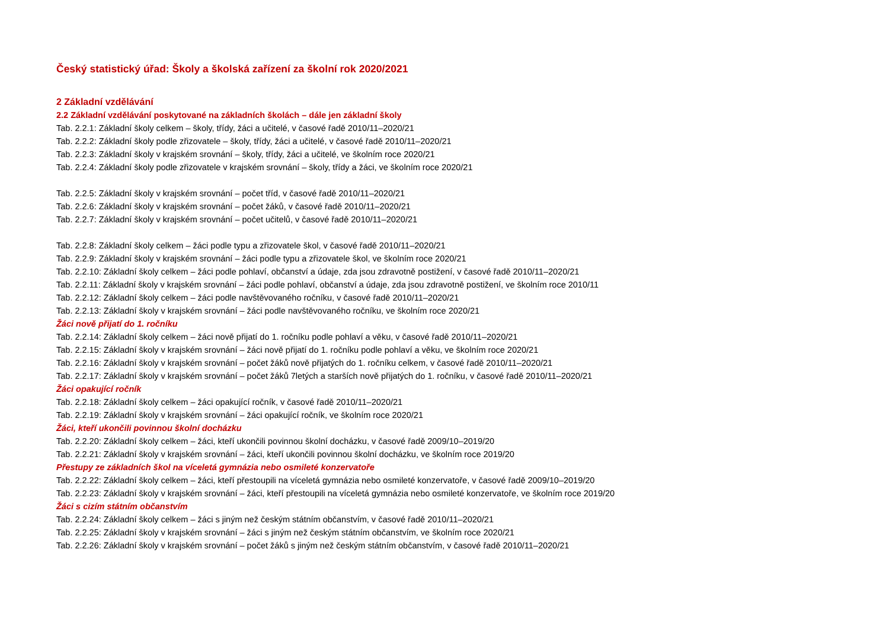Český statistický úřad: Školy a školská zařízení za školní rok 2020/2021
2 Základní vzdělávání
2.2 Základní vzdělávání poskytované na základních školách – dále jen základní školy
Tab. 2.2.1: Základní školy celkem – školy, třídy, žáci a učitelé, v časové řadě 2010/11–2020/21
Tab. 2.2.2: Základní školy podle zřizovatele – školy, třídy, žáci a učitelé, v časové řadě 2010/11–2020/21
Tab. 2.2.3: Základní školy v krajském srovnání – školy, třídy, žáci a učitelé, ve školním roce 2020/21
Tab. 2.2.4: Základní školy podle zřizovatele v krajském srovnání – školy, třídy a žáci, ve školním roce 2020/21
Tab. 2.2.5: Základní školy v krajském srovnání – počet tříd, v časové řadě 2010/11–2020/21
Tab. 2.2.6: Základní školy v krajském srovnání – počet žáků, v časové řadě 2010/11–2020/21
Tab. 2.2.7: Základní školy v krajském srovnání – počet učitelů, v časové řadě 2010/11–2020/21
Tab. 2.2.8: Základní školy celkem – žáci podle typu a zřizovatele škol, v časové řadě 2010/11–2020/21
Tab. 2.2.9: Základní školy v krajském srovnání – žáci podle typu a zřizovatele škol, ve školním roce 2020/21
Tab. 2.2.10: Základní školy celkem – žáci podle pohlaví, občanství a údaje, zda jsou zdravotně postižení, v časové řadě 2010/11–2020/21
Tab. 2.2.11: Základní školy v krajském srovnání – žáci podle pohlaví, občanství a údaje, zda jsou zdravotně postižení, ve školním roce 2010/11
Tab. 2.2.12: Základní školy celkem – žáci podle navštěvovaného ročníku, v časové řadě 2010/11–2020/21
Tab. 2.2.13: Základní školy v krajském srovnání – žáci podle navštěvovaného ročníku, ve školním roce 2020/21
Žáci nově přijatí do 1. ročníku
Tab. 2.2.14: Základní školy celkem – žáci nově přijatí do 1. ročníku podle pohlaví a věku, v časové řadě 2010/11–2020/21
Tab. 2.2.15: Základní školy v krajském srovnání – žáci nově přijatí do 1. ročníku podle pohlaví a věku, ve školním roce 2020/21
Tab. 2.2.16: Základní školy v krajském srovnání – počet žáků nově přijatých do 1. ročníku celkem, v časové řadě 2010/11–2020/21
Tab. 2.2.17: Základní školy v krajském srovnání – počet žáků 7letých a starších nově přijatých do 1. ročníku, v časové řadě 2010/11–2020/21
Žáci opakující ročník
Tab. 2.2.18: Základní školy celkem – žáci opakující ročník, v časové řadě 2010/11–2020/21
Tab. 2.2.19: Základní školy v krajském srovnání – žáci opakující ročník, ve školním roce 2020/21
Žáci, kteří ukončili povinnou školní docházku
Tab. 2.2.20: Základní školy celkem – žáci, kteří ukončili povinnou školní docházku, v časové řadě 2009/10–2019/20
Tab. 2.2.21: Základní školy v krajském srovnání – žáci, kteří ukončili povinnou školní docházku, ve školním roce 2019/20
Přestupy ze základních škol na víceletá gymnázia nebo osmileté konzervatoře
Tab. 2.2.22: Základní školy celkem – žáci, kteří přestoupili na víceletá gymnázia nebo osmileté konzervatoře, v časové řadě 2009/10–2019/20
Tab. 2.2.23: Základní školy v krajském srovnání – žáci, kteří přestoupili na víceletá gymnázia nebo osmileté konzervatoře, ve školním roce 2019/20
Žáci s cizím státním občanstvím
Tab. 2.2.24: Základní školy celkem – žáci s jiným než českým státním občanstvím, v časové řadě 2010/11–2020/21
Tab. 2.2.25: Základní školy v krajském srovnání – žáci s jiným než českým státním občanstvím, ve školním roce 2020/21
Tab. 2.2.26: Základní školy v krajském srovnání – počet žáků s jiným než českým státním občanstvím, v časové řadě 2010/11–2020/21